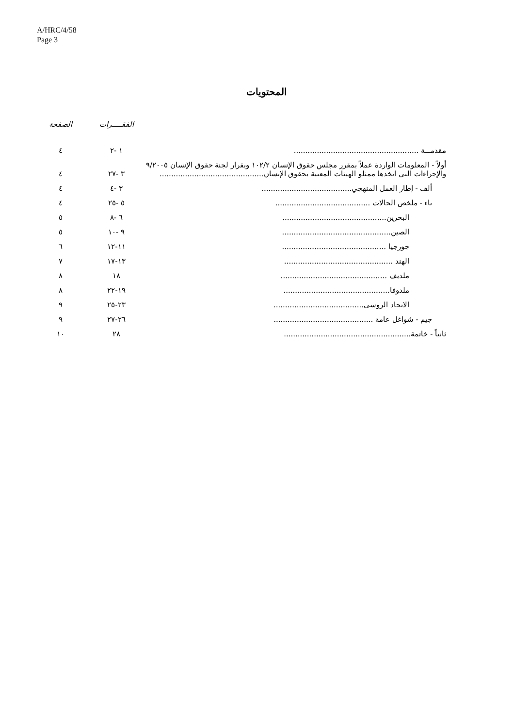A/HRC/4/58
Page 3
المحتويات
| | الفقـــــرات | الصفحة |
| --- | --- | --- |
| مقدمـــة ...................................................... | ١ -٢ | ٤ |
| أولاً - المعلومات الواردة عملاً بمقرر مجلس حقوق الإنسان ١٠٢/٢ وبقرار لجنة حقوق الإنسان ٩/٢٠٠٥ والإجراءات التي اتخذها ممثلو الهيئات المعنية بحقوق الإنسان............................................. | ٣ -٢٧ | ٤ |
| ألف - إطار العمل المنهجي....................................... | ٣ -٤ | ٤ |
| باء - ملخص الحالات ......................................... | ٥ -٢٥ | ٤ |
| البحرين............................................. | ٦ -٨ | ٥ |
| الصين............................................... | ٩ -١٠ | ٥ |
| جورجيا ............................................. | ١١-١٢ | ٦ |
| الهند ............................................... | ١٣-١٧ | ٧ |
| ملديف .............................................. | ١٨ | ٨ |
| ملدوفا.............................................. | ١٩-٢٢ | ٨ |
| الاتحاد الروسي....................................... | ٢٣-٢٥ | ٩ |
| جيم - شواغل عامة ........................................... | ٢٦-٢٧ | ٩ |
| ثانياً - خاتمة....................................................... | ٢٨ | ١٠ |